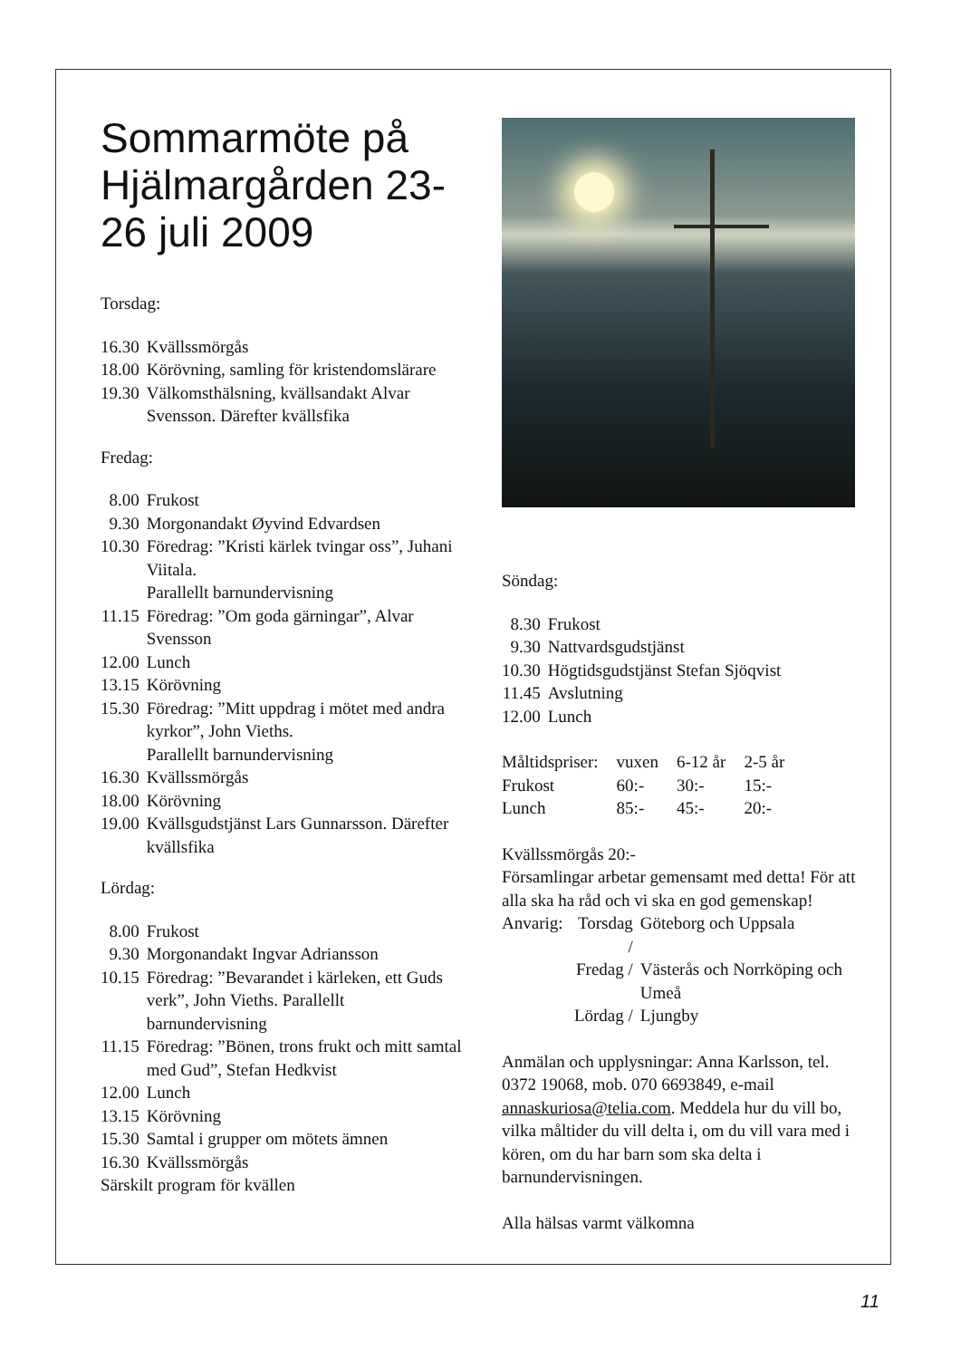Sommarmöte på Hjälmargården 23-26 juli 2009
Torsdag:
| 16.30 | Kvällssmörgås |
| 18.00 | Körövning, samling för kristendomslärare |
| 19.30 | Välkomsthälsning, kvällsandakt Alvar Svensson. Därefter kvällsfika |
Fredag:
| 8.00 | Frukost |
| 9.30 | Morgonandakt Øyvind Edvardsen |
| 10.30 | Föredrag: ”Kristi kärlek tvingar oss”, Juhani Viitala. Parallellt barnundervisning |
| 11.15 | Föredrag: ”Om goda gärningar”, Alvar Svensson |
| 12.00 | Lunch |
| 13.15 | Körövning |
| 15.30 | Föredrag: ”Mitt uppdrag i mötet med andra kyrkor”, John Vieths. Parallellt barnundervisning |
| 16.30 | Kvällssmörgås |
| 18.00 | Körövning |
| 19.00 | Kvällsgudstjänst Lars Gunnarsson. Därefter kvällsfika |
Lördag:
| 8.00 | Frukost |
| 9.30 | Morgonandakt Ingvar Adriansson |
| 10.15 | Föredrag: ”Bevarandet i kärleken, ett Guds verk”, John Vieths. Parallellt barnundervisning |
| 11.15 | Föredrag: ”Bönen, trons frukt och mitt samtal med Gud”, Stefan Hedkvist |
| 12.00 | Lunch |
| 13.15 | Körövning |
| 15.30 | Samtal i grupper om mötets ämnen |
| 16.30 | Kvällssmörgås |
Särskilt program för kvällen
Söndag:
| 8.30 | Frukost |
| 9.30 | Nattvardsgudstjänst |
| 10.30 | Högtidsgudstjänst Stefan Sjöqvist |
| 11.45 | Avslutning |
| 12.00 | Lunch |
| Måltidspriser: | vuxen | 6-12 år | 2-5 år |
| Frukost | 60:- | 30:- | 15:- |
| Lunch | 85:- | 45:- | 20:- |
Kvällssmörgås 20:-
Församlingar arbetar gemensamt med detta! För att alla ska ha råd och vi ska en god gemenskap!
| Anvarig: | Torsdag / | Göteborg och Uppsala |
| | Fredag / | Västerås och Norrköping och Umeå |
| | Lördag / | Ljungby |
Anmälan och upplysningar: Anna Karlsson, tel. 0372 19068, mob. 070 6693849, e-mail annaskuriosa@telia.com. Meddela hur du vill bo, vilka måltider du vill delta i, om du vill vara med i kören, om du har barn som ska delta i barnundervisningen.
Alla hälsas varmt välkomna
11